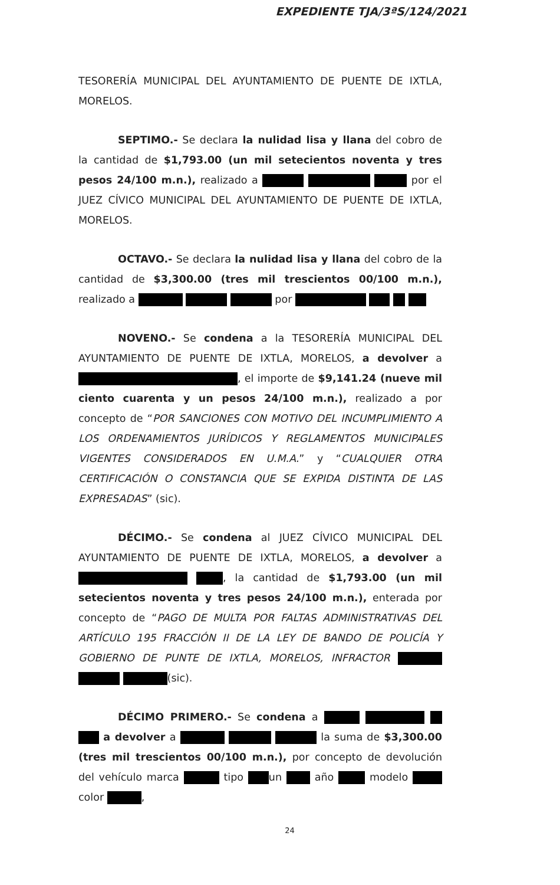EXPEDIENTE TJA/3ªS/124/2021
TESORERÍA MUNICIPAL DEL AYUNTAMIENTO DE PUENTE DE IXTLA, MORELOS.
SEPTIMO.- Se declara la nulidad lisa y llana del cobro de la cantidad de $1,793.00 (un mil setecientos noventa y tres pesos 24/100 m.n.), realizado a por el JUEZ CÍVICO MUNICIPAL DEL AYUNTAMIENTO DE PUENTE DE IXTLA, MORELOS.
OCTAVO.- Se declara la nulidad lisa y llana del cobro de la cantidad de $3,300.00 (tres mil trescientos 00/100 m.n.), realizado a por
NOVENO.- Se condena a la TESORERÍA MUNICIPAL DEL AYUNTAMIENTO DE PUENTE DE IXTLA, MORELOS, a devolver a , el importe de $9,141.24 (nueve mil ciento cuarenta y un pesos 24/100 m.n.), realizado a por concepto de “POR SANCIONES CON MOTIVO DEL INCUMPLIMIENTO A LOS ORDENAMIENTOS JURÍDICOS Y REGLAMENTOS MUNICIPALES VIGENTES CONSIDERADOS EN U.M.A.” y “CUALQUIER OTRA CERTIFICACIÓN O CONSTANCIA QUE SE EXPIDA DISTINTA DE LAS EXPRESADAS” (sic).
DÉCIMO.- Se condena al JUEZ CÍVICO MUNICIPAL DEL AYUNTAMIENTO DE PUENTE DE IXTLA, MORELOS, a devolver a , la cantidad de $1,793.00 (un mil setecientos noventa y tres pesos 24/100 m.n.), enterada por concepto de “PAGO DE MULTA POR FALTAS ADMINISTRATIVAS DEL ARTÍCULO 195 FRACCIÓN II DE LA LEY DE BANDO DE POLICÍA Y GOBIERNO DE PUNTE DE IXTLA, MORELOS, INFRACTOR (sic).
DÉCIMO PRIMERO.- Se condena a a devolver a la suma de $3,300.00 (tres mil trescientos 00/100 m.n.), por concepto de devolución del vehículo marca tipo un año modelo color ,
24